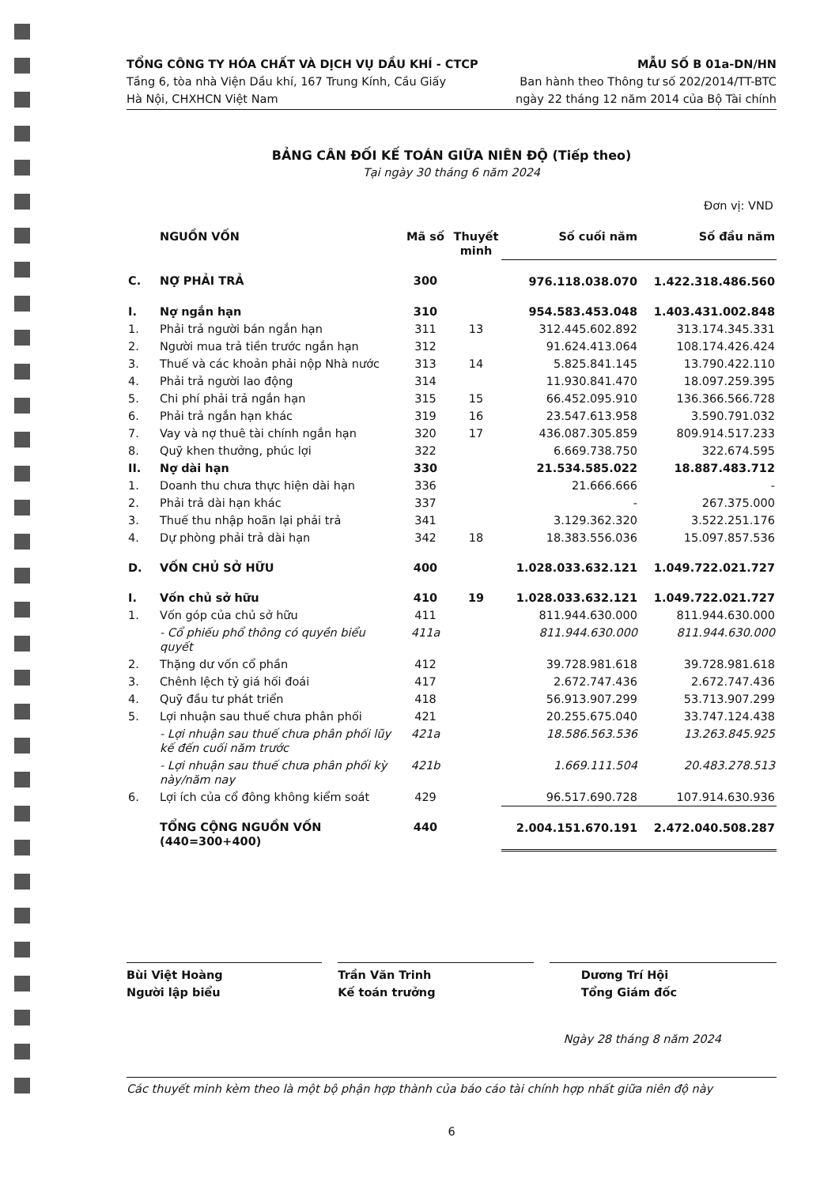TỔNG CÔNG TY HÓA CHẤT VÀ DỊCH VỤ DẦU KHÍ - CTCP
Tầng 6, tòa nhà Viện Dầu khí, 167 Trung Kính, Cầu Giấy
Hà Nội, CHXHCN Việt Nam
MẪU SỐ B 01a-DN/HN
Ban hành theo Thông tư số 202/2014/TT-BTC
ngày 22 tháng 12 năm 2014 của Bộ Tài chính
BẢNG CÂN ĐỐI KẾ TOÁN GIỮA NIÊN ĐỘ (Tiếp theo)
Tại ngày 30 tháng 6 năm 2024
Đơn vị: VND
| | NGUỒN VỐN | Mã số | Thuyết minh | Số cuối năm | Số đầu năm |
| --- | --- | --- | --- | --- | --- |
| C. | NỢ PHẢI TRẢ | 300 | | 976.118.038.070 | 1.422.318.486.560 |
| I. | Nợ ngắn hạn | 310 | | 954.583.453.048 | 1.403.431.002.848 |
| 1. | Phải trả người bán ngắn hạn | 311 | 13 | 312.445.602.892 | 313.174.345.331 |
| 2. | Người mua trả tiền trước ngắn hạn | 312 | | 91.624.413.064 | 108.174.426.424 |
| 3. | Thuế và các khoản phải nộp Nhà nước | 313 | 14 | 5.825.841.145 | 13.790.422.110 |
| 4. | Phải trả người lao động | 314 | | 11.930.841.470 | 18.097.259.395 |
| 5. | Chi phí phải trả ngắn hạn | 315 | 15 | 66.452.095.910 | 136.366.566.728 |
| 6. | Phải trả ngắn hạn khác | 319 | 16 | 23.547.613.958 | 3.590.791.032 |
| 7. | Vay và nợ thuê tài chính ngắn hạn | 320 | 17 | 436.087.305.859 | 809.914.517.233 |
| 8. | Quỹ khen thưởng, phúc lợi | 322 | | 6.669.738.750 | 322.674.595 |
| II. | Nợ dài hạn | 330 | | 21.534.585.022 | 18.887.483.712 |
| 1. | Doanh thu chưa thực hiện dài hạn | 336 | | 21.666.666 | - |
| 2. | Phải trả dài hạn khác | 337 | | - | 267.375.000 |
| 3. | Thuế thu nhập hoãn lại phải trả | 341 | | 3.129.362.320 | 3.522.251.176 |
| 4. | Dự phòng phải trả dài hạn | 342 | 18 | 18.383.556.036 | 15.097.857.536 |
| D. | VỐN CHỦ SỞ HỮU | 400 | | 1.028.033.632.121 | 1.049.722.021.727 |
| I. | Vốn chủ sở hữu | 410 | 19 | 1.028.033.632.121 | 1.049.722.021.727 |
| 1. | Vốn góp của chủ sở hữu | 411 | | 811.944.630.000 | 811.944.630.000 |
| | - Cổ phiếu phổ thông có quyền biểu quyết | 411a | | 811.944.630.000 | 811.944.630.000 |
| 2. | Thặng dư vốn cổ phần | 412 | | 39.728.981.618 | 39.728.981.618 |
| 3. | Chênh lệch tỷ giá hối đoái | 417 | | 2.672.747.436 | 2.672.747.436 |
| 4. | Quỹ đầu tư phát triển | 418 | | 56.913.907.299 | 53.713.907.299 |
| 5. | Lợi nhuận sau thuế chưa phân phối | 421 | | 20.255.675.040 | 33.747.124.438 |
| | - Lợi nhuận sau thuế chưa phân phối lũy kế đến cuối năm trước | 421a | | 18.586.563.536 | 13.263.845.925 |
| | - Lợi nhuận sau thuế chưa phân phối kỳ này/năm nay | 421b | | 1.669.111.504 | 20.483.278.513 |
| 6. | Lợi ích của cổ đông không kiểm soát | 429 | | 96.517.690.728 | 107.914.630.936 |
| | TỔNG CỘNG NGUỒN VỐN (440=300+400) | 440 | | 2.004.151.670.191 | 2.472.040.508.287 |
Bùi Việt Hoàng
Người lập biểu
Trần Văn Trinh
Kế toán trưởng
Dương Trí Hội
Tổng Giám đốc
Ngày 28 tháng 8 năm 2024
Các thuyết minh kèm theo là một bộ phận hợp thành của báo cáo tài chính hợp nhất giữa niên độ này
6